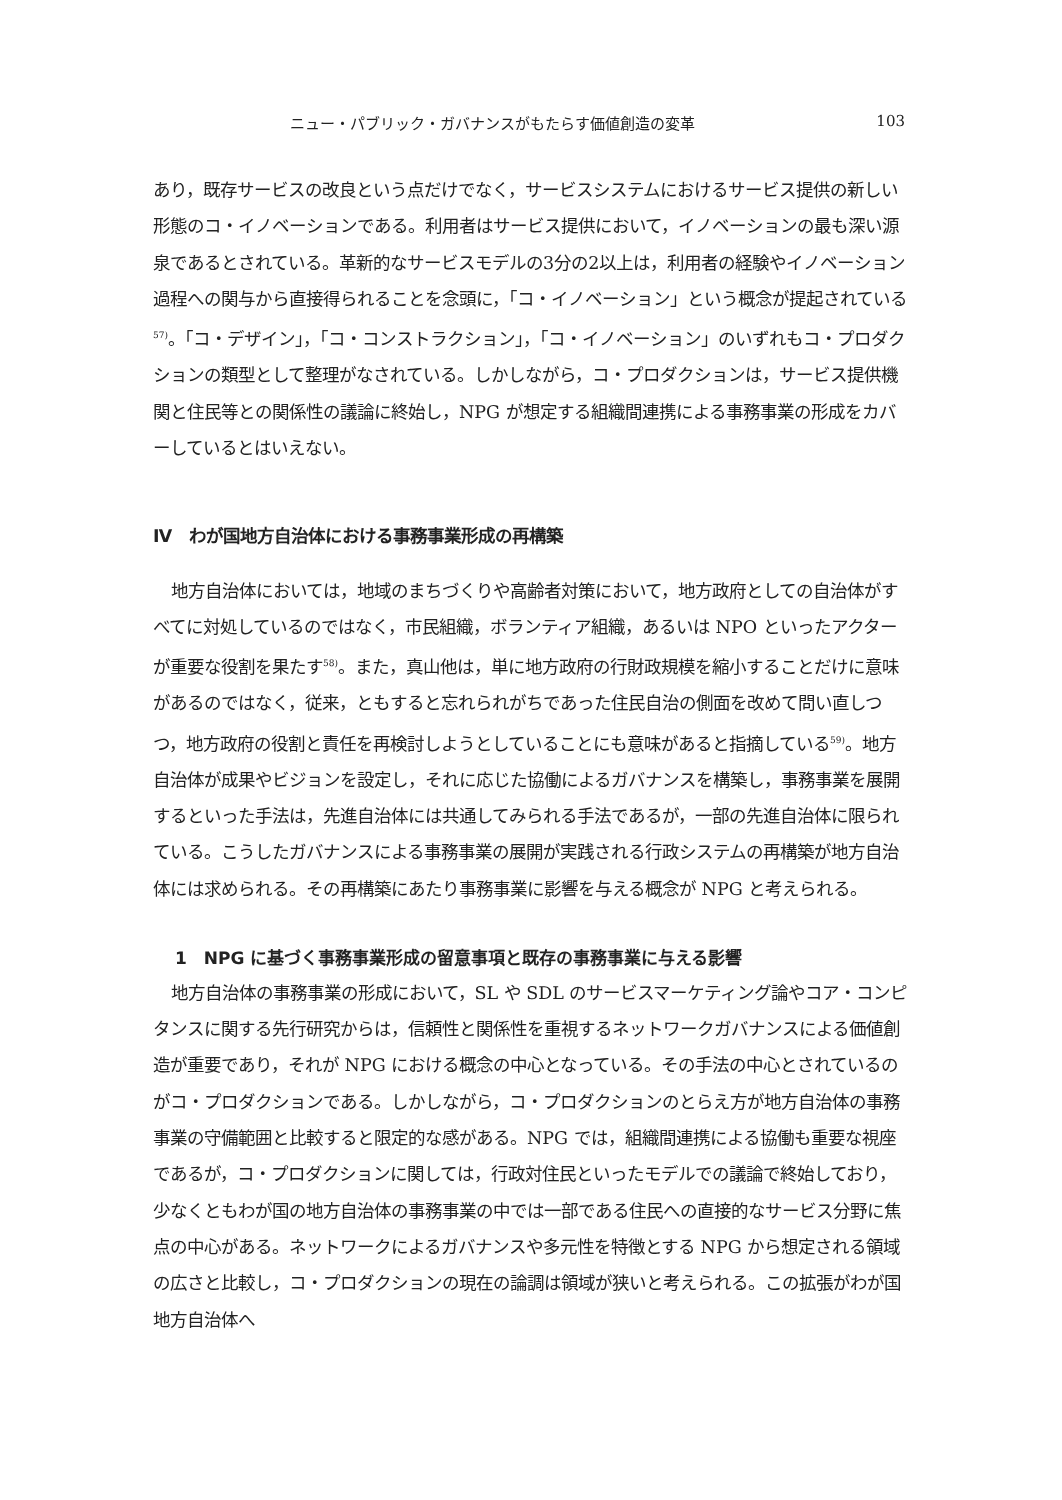ニュー・パブリック・ガバナンスがもたらす価値創造の変革 103
あり，既存サービスの改良という点だけでなく，サービスシステムにおけるサービス提供の新しい形態のコ・イノベーションである。利用者はサービス提供において，イノベーションの最も深い源泉であるとされている。革新的なサービスモデルの3分の2以上は，利用者の経験やイノベーション過程への関与から直接得られることを念頭に，「コ・イノベーション」という概念が提起されている<sup>57)</sup>。「コ・デザイン」，「コ・コンストラクション」，「コ・イノベーション」のいずれもコ・プロダクションの類型として整理がなされている。しかしながら，コ・プロダクションは，サービス提供機関と住民等との関係性の議論に終始し，NPG が想定する組織間連携による事務事業の形成をカバーしているとはいえない。
Ⅳ　わが国地方自治体における事務事業形成の再構築
地方自治体においては，地域のまちづくりや高齢者対策において，地方政府としての自治体がすべてに対処しているのではなく，市民組織，ボランティア組織，あるいは NPO といったアクターが重要な役割を果たす<sup>58)</sup>。また，真山他は，単に地方政府の行財政規模を縮小することだけに意味があるのではなく，従来，ともすると忘れられがちであった住民自治の側面を改めて問い直しつつ，地方政府の役割と責任を再検討しようとしていることにも意味があると指摘している<sup>59)</sup>。地方自治体が成果やビジョンを設定し，それに応じた協働によるガバナンスを構築し，事務事業を展開するといった手法は，先進自治体には共通してみられる手法であるが，一部の先進自治体に限られている。こうしたガバナンスによる事務事業の展開が実践される行政システムの再構築が地方自治体には求められる。その再構築にあたり事務事業に影響を与える概念が NPG と考えられる。
1　NPG に基づく事務事業形成の留意事項と既存の事務事業に与える影響
地方自治体の事務事業の形成において，SL や SDL のサービスマーケティング論やコア・コンピタンスに関する先行研究からは，信頼性と関係性を重視するネットワークガバナンスによる価値創造が重要であり，それが NPG における概念の中心となっている。その手法の中心とされているのがコ・プロダクションである。しかしながら，コ・プロダクションのとらえ方が地方自治体の事務事業の守備範囲と比較すると限定的な感がある。NPG では，組織間連携による協働も重要な視座であるが，コ・プロダクションに関しては，行政対住民といったモデルでの議論で終始しており，少なくともわが国の地方自治体の事務事業の中では一部である住民への直接的なサービス分野に焦点の中心がある。ネットワークによるガバナンスや多元性を特徴とする NPG から想定される領域の広さと比較し，コ・プロダクションの現在の論調は領域が狭いと考えられる。この拡張がわが国地方自治体へ